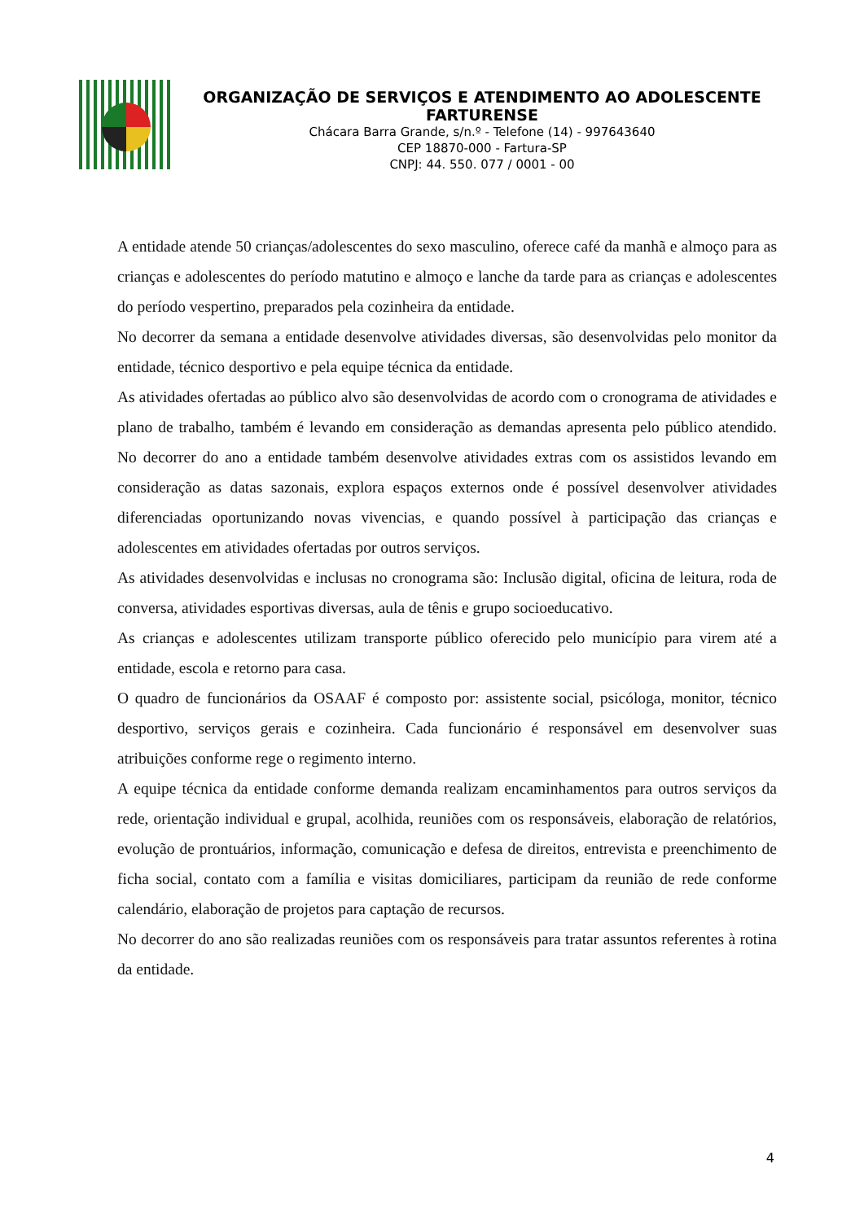ORGANIZAÇÃO DE SERVIÇOS E ATENDIMENTO AO ADOLESCENTE FARTURENSE
Chácara Barra Grande, s/n.º - Telefone (14) - 997643640
CEP 18870-000 - Fartura-SP
CNPJ: 44. 550. 077 / 0001 - 00
A entidade atende 50 crianças/adolescentes do sexo masculino, oferece café da manhã e almoço para as crianças e adolescentes do período matutino e almoço e lanche da tarde para as crianças e adolescentes do período vespertino, preparados pela cozinheira da entidade.
No decorrer da semana a entidade desenvolve atividades diversas, são desenvolvidas pelo monitor da entidade, técnico desportivo e pela equipe técnica da entidade.
As atividades ofertadas ao público alvo são desenvolvidas de acordo com o cronograma de atividades e plano de trabalho, também é levando em consideração as demandas apresenta pelo público atendido. No decorrer do ano a entidade também desenvolve atividades extras com os assistidos levando em consideração as datas sazonais, explora espaços externos onde é possível desenvolver atividades diferenciadas oportunizando novas vivencias, e quando possível à participação das crianças e adolescentes em atividades ofertadas por outros serviços.
As atividades desenvolvidas e inclusas no cronograma são: Inclusão digital, oficina de leitura, roda de conversa, atividades esportivas diversas, aula de tênis e grupo socioeducativo.
As crianças e adolescentes utilizam transporte público oferecido pelo município para virem até a entidade, escola e retorno para casa.
O quadro de funcionários da OSAAF é composto por: assistente social, psicóloga, monitor, técnico desportivo, serviços gerais e cozinheira. Cada funcionário é responsável em desenvolver suas atribuições conforme rege o regimento interno.
A equipe técnica da entidade conforme demanda realizam encaminhamentos para outros serviços da rede, orientação individual e grupal, acolhida, reuniões com os responsáveis, elaboração de relatórios, evolução de prontuários, informação, comunicação e defesa de direitos, entrevista e preenchimento de ficha social, contato com a família e visitas domiciliares, participam da reunião de rede conforme calendário, elaboração de projetos para captação de recursos.
No decorrer do ano são realizadas reuniões com os responsáveis para tratar assuntos referentes à rotina da entidade.
4